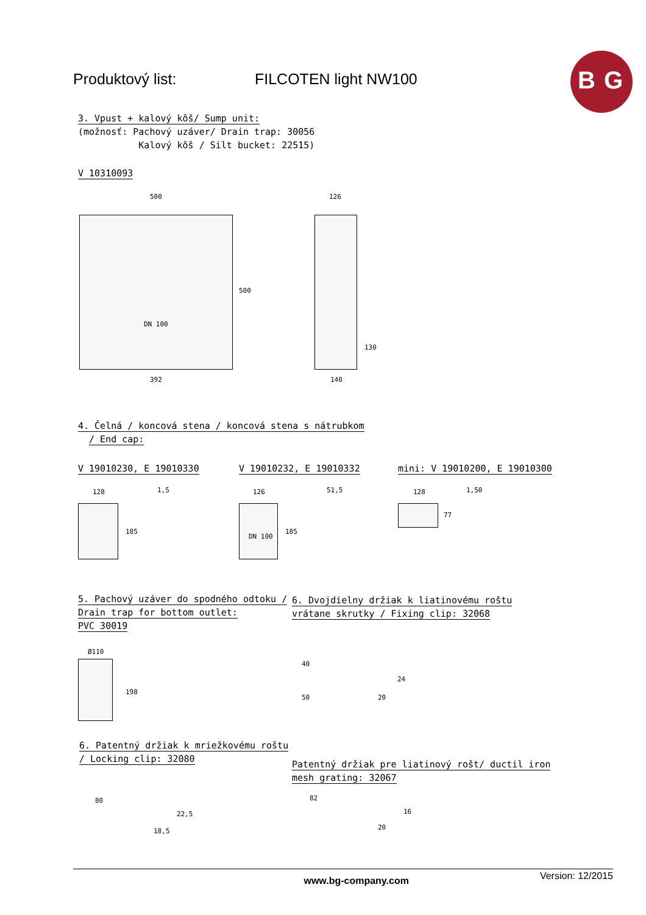Produktový list: FILCOTEN light NW100
B G
3. Vpust + kalový kôš/ Sump unit:
(možnosť: Pachový uzáver/ Drain trap: 30056
Kalový kôš / Silt bucket: 22515)
V 10310093
500
500
392
DN 100
126
130
140
4. Čelná / koncová stena / koncová stena s nátrubkom
/ End cap:
V 19010230, E 19010330 V 19010232, E 19010332 mini: V 19010200, E 19010300
128 1,5
185
126 51,5
185
DN 100
128 1,50
77
5. Pachový uzáver do spodného odtoku /
Drain trap for bottom outlet:
PVC 30019
6. Dvojdielny držiak k liatinovému roštu
vrátane skrutky / Fixing clip: 32068
Ø110
198
40
50
24
20
6. Patentný držiak k mriežkovému roštu
/ Locking clip: 32080
Patentný držiak pre liatinový rošt/ ductil iron
mesh grating: 32067
80
22,5
18,5
82
16
20
www.bg-company.com Version: 12/2015